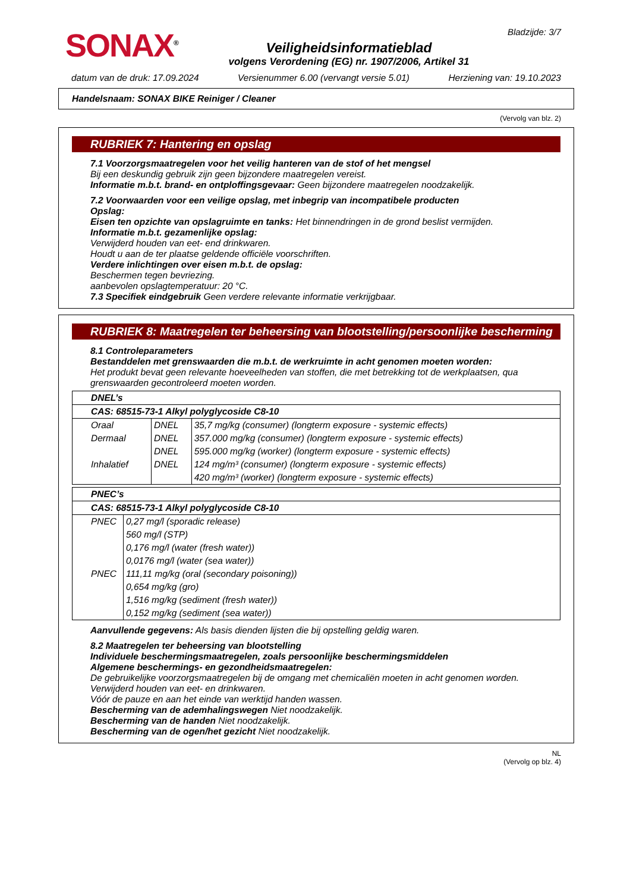SONAX<sup>®</sup>
Veiligheidsinformatieblad
volgens Verordening (EG) nr. 1907/2006, Artikel 31
Bladzijde: 3/7
datum van de druk: 17.09.2024 Versienummer 6.00 (vervangt versie 5.01) Herziening van: 19.10.2023
Handelsnaam: SONAX BIKE Reiniger / Cleaner
(Vervolg van blz. 2)
RUBRIEK 7: Hantering en opslag
7.1 Voorzorgsmaatregelen voor het veilig hanteren van de stof of het mengsel
Bij een deskundig gebruik zijn geen bijzondere maatregelen vereist.
Informatie m.b.t. brand- en ontploffingsgevaar: Geen bijzondere maatregelen noodzakelijk.
7.2 Voorwaarden voor een veilige opslag, met inbegrip van incompatibele producten
Opslag:
Eisen ten opzichte van opslagruimte en tanks: Het binnendringen in de grond beslist vermijden.
Informatie m.b.t. gezamenlijke opslag:
Verwijderd houden van eet- end drinkwaren.
Houdt u aan de ter plaatse geldende officiële voorschriften.
Verdere inlichtingen over eisen m.b.t. de opslag:
Beschermen tegen bevriezing.
aanbevolen opslagtemperatuur: 20 °C.
7.3 Specifiek eindgebruik Geen verdere relevante informatie verkrijgbaar.
RUBRIEK 8: Maatregelen ter beheersing van blootstelling/persoonlijke bescherming
8.1 Controleparameters
Bestanddelen met grenswaarden die m.b.t. de werkruimte in acht genomen moeten worden:
Het produkt bevat geen relevante hoeveelheden van stoffen, die met betrekking tot de werkplaatsen, qua grenswaarden gecontroleerd moeten worden.
| DNEL’s | | |
| CAS: 68515-73-1 Alkyl polyglycoside C8-10 | | |
| Oraal | DNEL | 35,7 mg/kg (consumer) (longterm exposure - systemic effects) |
| Dermaal | DNEL | 357.000 mg/kg (consumer) (longterm exposure - systemic effects) |
| | DNEL | 595.000 mg/kg (worker) (longterm exposure - systemic effects) |
| Inhalatief | DNEL | 124 mg/m³ (consumer) (longterm exposure - systemic effects) |
| | | 420 mg/m³ (worker) (longterm exposure - systemic effects) |
| PNEC’s | |
| CAS: 68515-73-1 Alkyl polyglycoside C8-10 | |
| PNEC | 0,27 mg/l (sporadic release) |
| | 560 mg/l (STP) |
| | 0,176 mg/l (water (fresh water)) |
| | 0,0176 mg/l (water (sea water)) |
| PNEC | 111,11 mg/kg (oral (secondary poisoning)) |
| | 0,654 mg/kg (gro) |
| | 1,516 mg/kg (sediment (fresh water)) |
| | 0,152 mg/kg (sediment (sea water)) |
Aanvullende gegevens: Als basis dienden lijsten die bij opstelling geldig waren.
8.2 Maatregelen ter beheersing van blootstelling
Individuele beschermingsmaatregelen, zoals persoonlijke beschermingsmiddelen
Algemene beschermings- en gezondheidsmaatregelen:
De gebruikelijke voorzorgsmaatregelen bij de omgang met chemicaliën moeten in acht genomen worden.
Verwijderd houden van eet- en drinkwaren.
Vóór de pauze en aan het einde van werktijd handen wassen.
Bescherming van de ademhalingswegen Niet noodzakelijk.
Bescherming van de handen Niet noodzakelijk.
Bescherming van de ogen/het gezicht Niet noodzakelijk.
NL
(Vervolg op blz. 4)